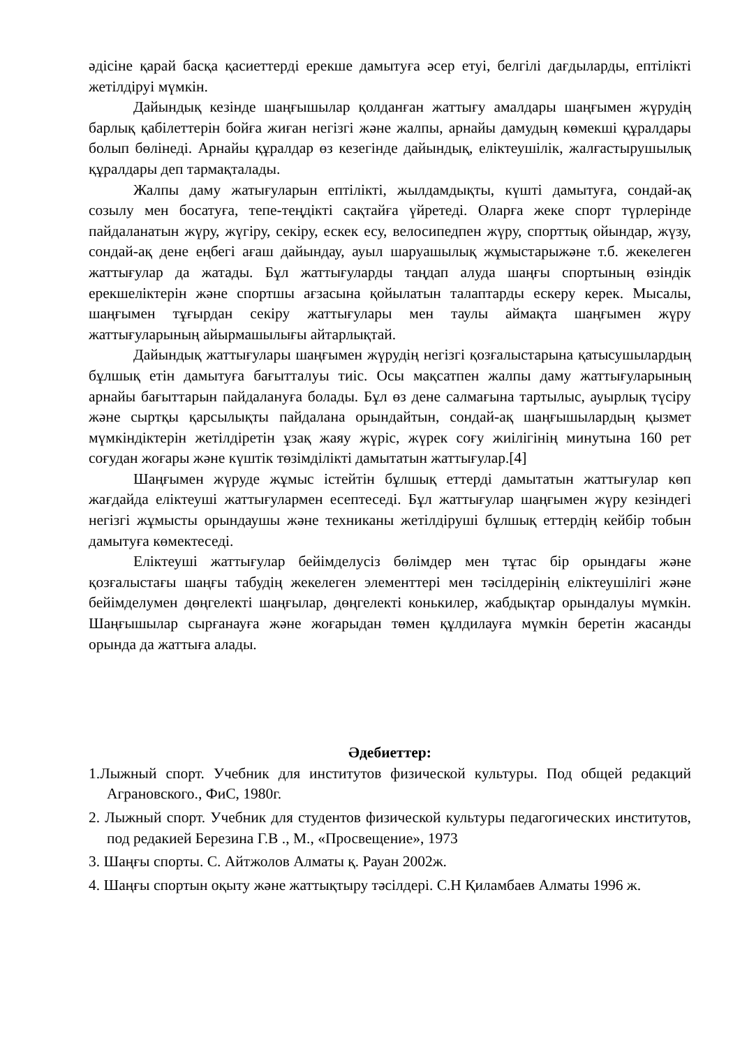әдісіне қарай басқа қасиеттерді ерекше дамытуға әсер етуі, белгілі дағдыларды, ептілікті жетілдіруі мүмкін.
Дайындық кезінде шаңғышылар қолданған жаттығу амалдары шаңғымен жүрудің барлық қабілеттерін бойға жиған негізгі және жалпы, арнайы дамудың көмекші құралдары болып бөлінеді. Арнайы құралдар өз кезегінде дайындық, еліктеушілік, жалғастырушылық құралдары деп тармақталады.
Жалпы даму жатығуларын ептілікті, жылдамдықты, күшті дамытуға, сондай-ақ созылу мен босатуға, тепе-теңдікті сақтайға үйретеді. Оларға жеке спорт түрлерінде пайдаланатын жүру, жүгіру, секіру, ескек есу, велосипедпен жүру, спорттық ойындар, жүзу, сондай-ақ дене еңбегі ағаш дайындау, ауыл шаруашылық жұмыстарыжәне т.б. жекелеген жаттығулар да жатады. Бұл жаттығуларды таңдап алуда шаңғы спортының өзіндік ерекшеліктерін және спортшы ағзасына қойылатын талаптарды ескеру керек. Мысалы, шаңғымен тұғырдан секіру жаттығулары мен таулы аймақта шаңғымен жүру жаттығуларының айырмашылығы айтарлықтай.
Дайындық жаттығулары шаңғымен жүрудің негізгі қозғалыстарына қатысушылардың бұлшық етін дамытуға бағытталуы тиіс. Осы мақсатпен жалпы даму жаттығуларының арнайы бағыттарын пайдалануға болады. Бұл өз дене салмағына тартылыс, ауырлық түсіру және сыртқы қарсылықты пайдалана орындайтын, сондай-ақ шаңғышылардың қызмет мүмкіндіктерін жетілдіретін ұзақ жаяу жүріс, жүрек соғу жиілігінің минутына 160 рет соғудан жоғары және күштік төзімділікті дамытатын жаттығулар.[4]
Шаңғымен жүруде жұмыс істейтін бұлшық еттерді дамытатын жаттығулар көп жағдайда еліктеуші жаттығулармен есептеседі. Бұл жаттығулар шаңғымен жүру кезіндегі негізгі жұмысты орындаушы және техниканы жетілдіруші бұлшық еттердің кейбір тобын дамытуға көмектеседі.
Еліктеуші жаттығулар бейімделусіз бөлімдер мен тұтас бір орындағы және қозғалыстағы шаңғы табудің жекелеген элементтері мен тәсілдерінің еліктеушілігі және бейімделумен дөңгелекті шаңғылар, дөңгелекті конькилер, жабдықтар орындалуы мүмкін. Шаңғышылар сырғанауға және жоғарыдан төмен құлдилауға мүмкін беретін жасанды орында да жаттығa алады.
Әдебиеттер:
1.Лыжный спорт. Учебник для институтов физической культуры. Под общей редакций Аграновского., ФиС, 1980г.
2. Лыжный спорт. Учебник для студентов физической культуры педагогических институтов, под редакией Березина Г.В ., М., «Просвещение», 1973
3. Шаңғы спорты. С. Айтжолов Алматы қ. Рауан 2002ж.
4. Шаңғы спортын оқыту және жаттықтыру тәсілдері. С.Н Қиламбаев Алматы 1996 ж.